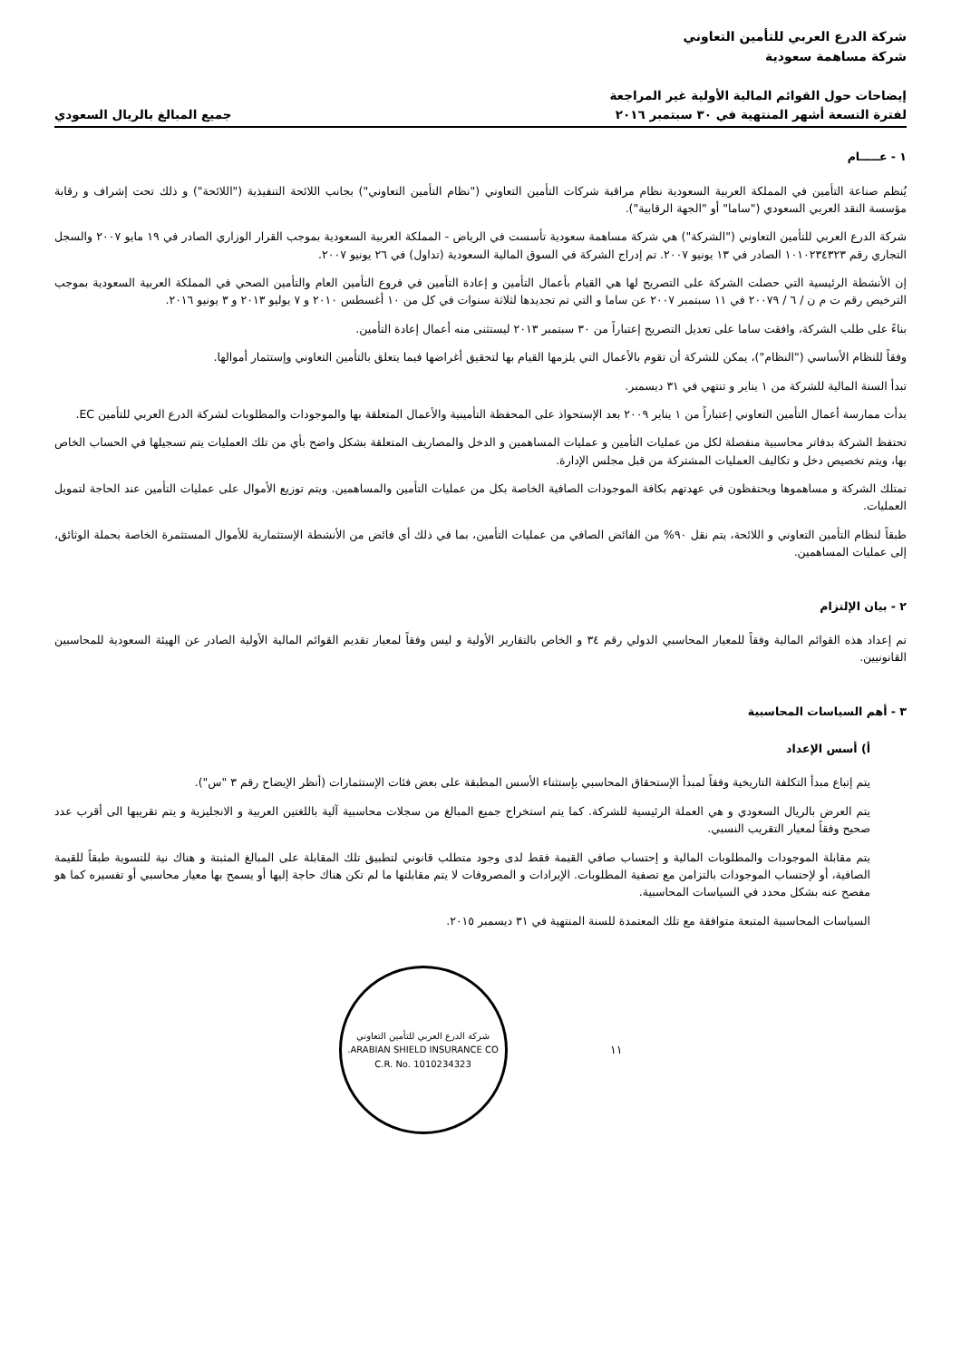شركة الدرع العربي للتأمين التعاوني
شركة مساهمة سعودية
إيضاحات حول القوائم المالية الأولية غير المراجعة
لفترة التسعة أشهر المنتهية في ٣٠ سبتمبر ٢٠١٦
جميع المبالغ بالريال السعودي
١ - عـــــام
يُنظم صناعة التأمين في المملكة العربية السعودية نظام مراقبة شركات التأمين التعاوني ("نظام التأمين التعاوني") بجانب اللائحة التنفيذية ("اللائحة") و ذلك تحت إشراف و رقابة مؤسسة النقد العربي السعودي ("ساما" أو "الجهة الرقابية").
شركة الدرع العربي للتأمين التعاوني ("الشركة") هي شركة مساهمة سعودية تأسست في الرياض - المملكة العربية السعودية بموجب القرار الوزاري الصادر في ١٩ مايو ٢٠٠٧ والسجل التجاري رقم ١٠١٠٢٣٤٣٢٣ الصادر في ١٣ يونيو ٢٠٠٧. تم إدراج الشركة في السوق المالية السعودية (تداول) في ٢٦ يونيو ٢٠٠٧.
إن الأنشطة الرئيسية التي حصلت الشركة على التصريح لها هي القيام بأعمال التأمين و إعادة التأمين في فروع التأمين العام والتأمين الصحي في المملكة العربية السعودية بموجب الترخيص رقم ت م ن / ٦ / ٢٠٠٧٩ في ١١ سبتمبر ٢٠٠٧ عن ساما و التي تم تجديدها لثلاثة سنوات في كل من ١٠ أغسطس ٢٠١٠ و ٧ يوليو ٢٠١٣ و ٣ يونيو ٢٠١٦.
بناءً على طلب الشركة، وافقت ساما على تعديل التصريح إعتباراً من ٣٠ سبتمبر ٢٠١٣ ليستثنى منه أعمال إعادة التأمين.
وفقاً للنظام الأساسي ("النظام")، يمكن للشركة أن تقوم بالأعمال التي يلزمها القيام بها لتحقيق أغراضها فيما يتعلق بالتأمين التعاوني وإستثمار أموالها.
تبدأ السنة المالية للشركة من ١ يناير و تنتهي في ٣١ ديسمبر.
بدأت ممارسة أعمال التأمين التعاوني إعتباراً من ١ يناير ٢٠٠٩ بعد الإستحواذ على المحفظة التأمينية والأعمال المتعلقة بها والموجودات والمطلوبات لشركة الدرع العربي للتأمين EC.
تحتفظ الشركة بدفاتر محاسبية منفصلة لكل من عمليات التأمين و عمليات المساهمين و الدخل والمصاريف المتعلقة بشكل واضح بأي من تلك العمليات يتم تسجيلها في الحساب الخاص بها، ويتم تخصيص دخل و تكاليف العمليات المشتركة من قبل مجلس الإدارة.
تمتلك الشركة و مساهموها ويحتفظون في عهدتهم بكافة الموجودات الصافية الخاصة بكل من عمليات التأمين والمساهمين. ويتم توزيع الأموال على عمليات التأمين عند الحاجة لتمويل العمليات.
طبقاً لنظام التأمين التعاوني و اللائحة، يتم نقل ٩٠% من الفائض الصافي من عمليات التأمين، بما في ذلك أي فائض من الأنشطة الإستثمارية للأموال المستثمرة الخاصة بحملة الوثائق، إلى عمليات المساهمين.
٢ - بيان الإلتزام
تم إعداد هذه القوائم المالية وفقاً للمعيار المحاسبي الدولي رقم ٣٤ و الخاص بالتقارير الأولية و ليس وفقاً لمعيار تقديم القوائم المالية الأولية الصادر عن الهيئة السعودية للمحاسبين القانونيين.
٣ - أهم السياسات المحاسبية
أ) أسس الإعداد
يتم إتباع مبدأ التكلفة التاريخية وفقاً لمبدأ الإستحقاق المحاسبي بإستثناء الأسس المطبقة على بعض فئات الإستثمارات (أنظر الإيضاح رقم ٣ "س").
يتم العرض بالريال السعودي و هي العملة الرئيسية للشركة. كما يتم استخراج جميع المبالغ من سجلات محاسبية آلية باللغتين العربية و الانجليزية و يتم تقريبها الى أقرب عدد صحيح وفقاً لمعيار التقريب النسبي.
يتم مقابلة الموجودات والمطلوبات المالية و إحتساب صافي القيمة فقط لدى وجود متطلب قانوني لتطبيق تلك المقابلة على المبالغ المثبتة و هناك نية للتسوية طبقاً للقيمة الصافية، أو لإحتساب الموجودات بالتزامن مع تصفية المطلوبات. الإيرادات و المصروفات لا يتم مقابلتها ما لم تكن هناك حاجة إليها أو يسمح بها معيار محاسبي أو تفسيره كما هو مفصح عنه بشكل محدد في السياسات المحاسبية.
السياسات المحاسبية المتبعة متوافقة مع تلك المعتمدة للسنة المنتهية في ٣١ ديسمبر ٢٠١٥.
١١
شركة الدرع العربي للتأمين التعاوني
ARABIAN SHIELD INSURANCE CO.
C.R. No. 1010234323